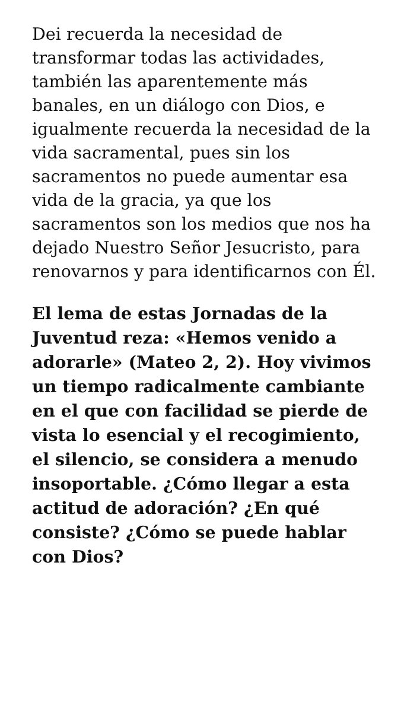Dei recuerda la necesidad de transformar todas las actividades, también las aparentemente más banales, en un diálogo con Dios, e igualmente recuerda la necesidad de la vida sacramental, pues sin los sacramentos no puede aumentar esa vida de la gracia, ya que los sacramentos son los medios que nos ha dejado Nuestro Señor Jesucristo, para renovarnos y para identificarnos con Él.
El lema de estas Jornadas de la Juventud reza: «Hemos venido a adorarle» (Mateo 2, 2). Hoy vivimos un tiempo radicalmente cambiante en el que con facilidad se pierde de vista lo esencial y el recogimiento, el silencio, se considera a menudo insoportable. ¿Cómo llegar a esta actitud de adoración? ¿En qué consiste? ¿Cómo se puede hablar con Dios?